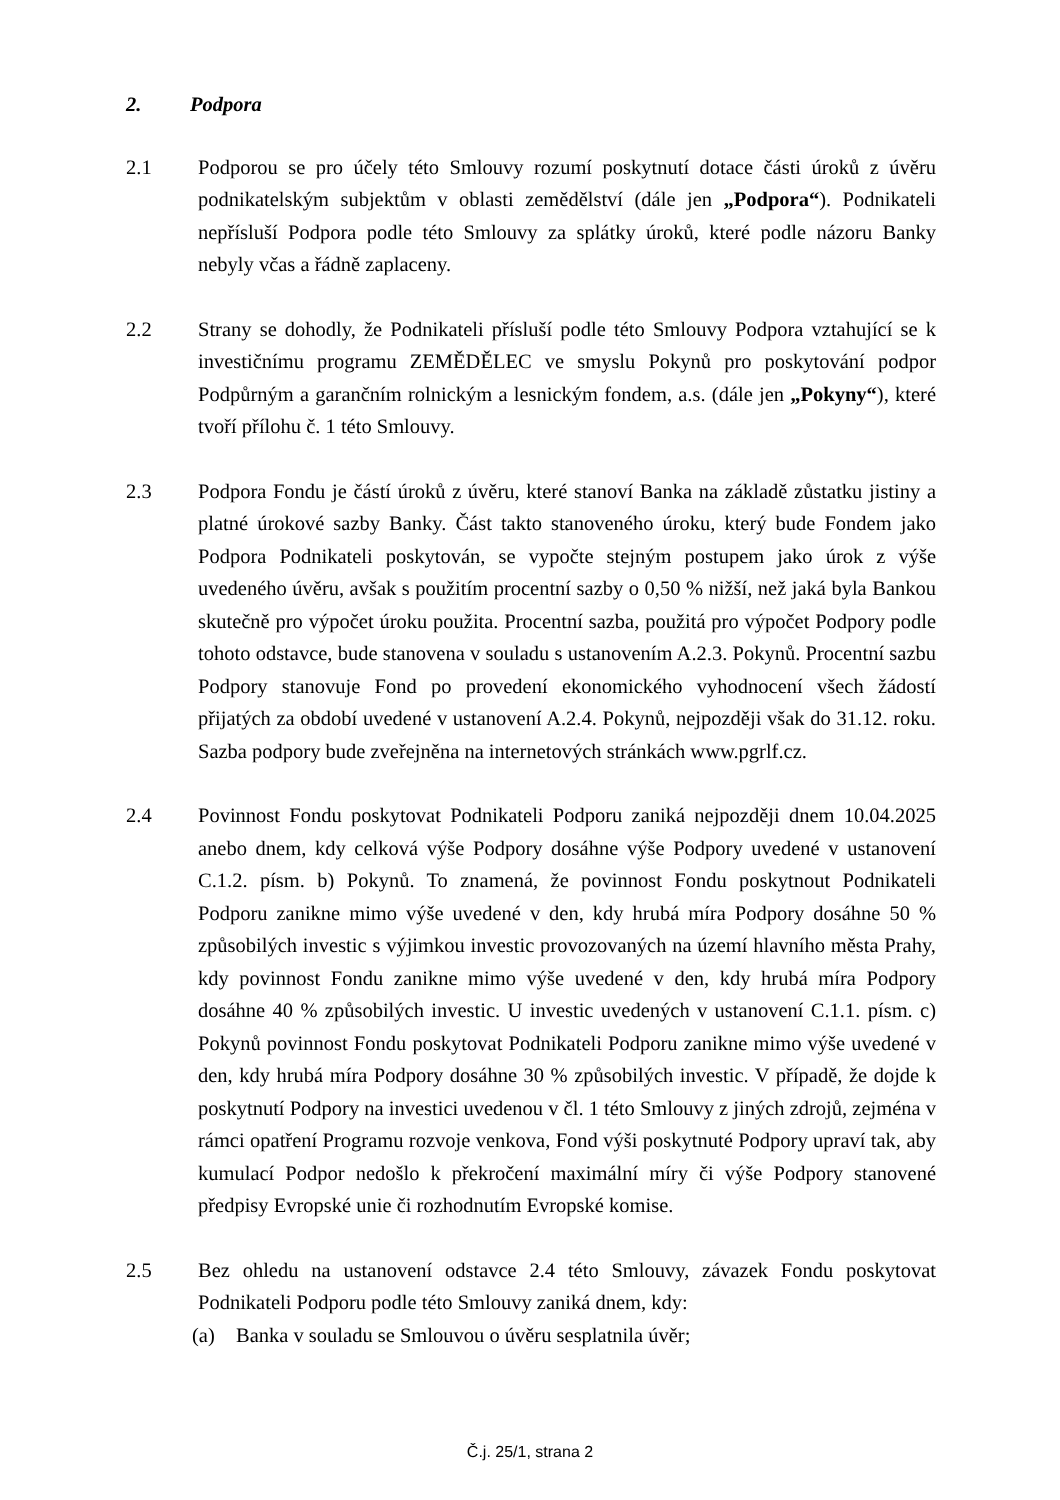2. Podpora
2.1 Podporou se pro účely této Smlouvy rozumí poskytnutí dotace části úroků z úvěru podnikatelským subjektům v oblasti zemědělství (dále jen „Podpora“). Podnikateli nepřísluší Podpora podle této Smlouvy za splátky úroků, které podle názoru Banky nebyly včas a řádně zaplaceny.
2.2 Strany se dohodly, že Podnikateli přísluší podle této Smlouvy Podpora vztahující se k investičnímu programu ZEMĚDĚLEC ve smyslu Pokynů pro poskytování podpor Podpůrným a garančním rolnickým a lesnickým fondem, a.s. (dále jen „Pokyny“), které tvoří přílohu č. 1 této Smlouvy.
2.3 Podpora Fondu je částí úroků z úvěru, které stanoví Banka na základě zůstatku jistiny a platné úrokové sazby Banky. Část takto stanoveného úroku, který bude Fondem jako Podpora Podnikateli poskytován, se vypočte stejným postupem jako úrok z výše uvedeného úvěru, avšak s použitím procentní sazby o 0,50 % nižší, než jaká byla Bankou skutečně pro výpočet úroku použita. Procentní sazba, použitá pro výpočet Podpory podle tohoto odstavce, bude stanovena v souladu s ustanovením A.2.3. Pokynů. Procentní sazbu Podpory stanovuje Fond po provedení ekonomického vyhodnocení všech žádostí přijatých za období uvedené v ustanovení A.2.4. Pokynů, nejpozději však do 31.12. roku. Sazba podpory bude zveřejněna na internetových stránkách www.pgrlf.cz.
2.4 Povinnost Fondu poskytovat Podnikateli Podporu zaniká nejpozději dnem 10.04.2025 anebo dnem, kdy celková výše Podpory dosáhne výše Podpory uvedené v ustanovení C.1.2. písm. b) Pokynů. To znamená, že povinnost Fondu poskytnout Podnikateli Podporu zanikne mimo výše uvedené v den, kdy hrubá míra Podpory dosáhne 50 % způsobilých investic s výjimkou investic provozovaných na území hlavního města Prahy, kdy povinnost Fondu zanikne mimo výše uvedené v den, kdy hrubá míra Podpory dosáhne 40 % způsobilých investic. U investic uvedených v ustanovení C.1.1. písm. c) Pokynů povinnost Fondu poskytovat Podnikateli Podporu zanikne mimo výše uvedené v den, kdy hrubá míra Podpory dosáhne 30 % způsobilých investic. V případě, že dojde k poskytnutí Podpory na investici uvedenou v čl. 1 této Smlouvy z jiných zdrojů, zejména v rámci opatření Programu rozvoje venkova, Fond výši poskytnuté Podpory upraví tak, aby kumulací Podpor nedošlo k překročení maximální míry či výše Podpory stanovené předpisy Evropské unie či rozhodnutím Evropské komise.
2.5 Bez ohledu na ustanovení odstavce 2.4 této Smlouvy, závazek Fondu poskytovat Podnikateli Podporu podle této Smlouvy zaniká dnem, kdy:
(a) Banka v souladu se Smlouvou o úvěru sesplatnila úvěr;
Č.j. 25/1, strana 2